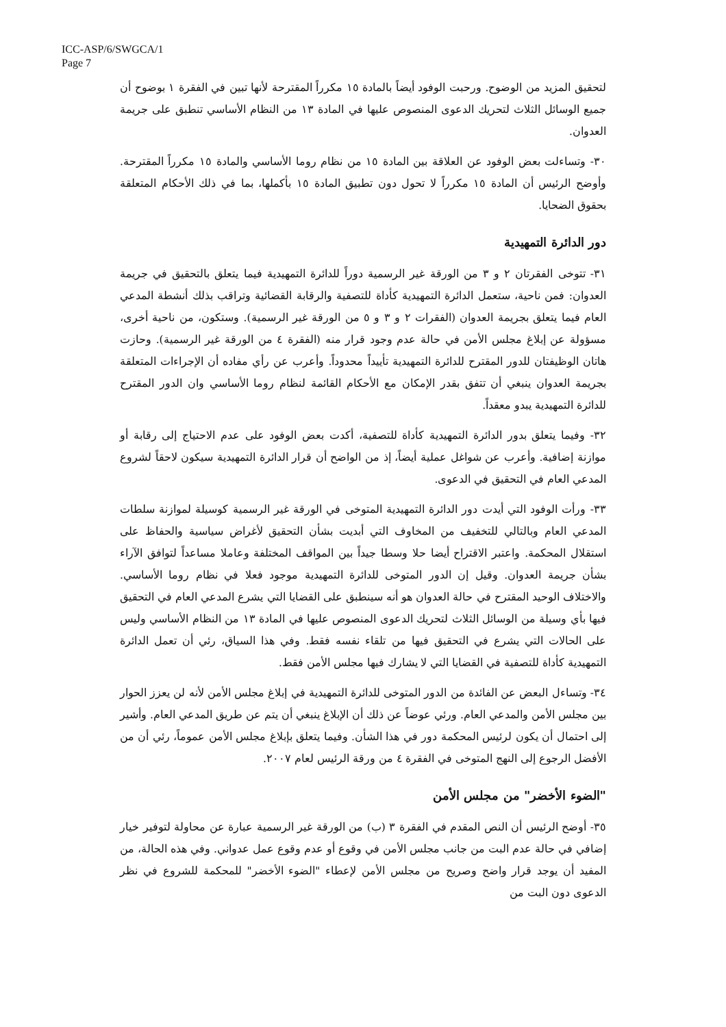ICC-ASP/6/SWGCA/1
Page 7
لتحقيق المزيد من الوضوح. ورحبت الوفود أيضاً بالمادة ١٥ مكرراً المقترحة لأنها تبين في الفقرة ١ بوضوح أن جميع الوسائل الثلاث لتحريك الدعوى المنصوص عليها في المادة ١٣ من النظام الأساسي تنطبق على جريمة العدوان.
٣٠- وتساءلت بعض الوفود عن العلاقة بين المادة ١٥ من نظام روما الأساسي والمادة ١٥ مكرراً المقترحة. وأوضح الرئيس أن المادة ١٥ مكرراً لا تحول دون تطبيق المادة ١٥ بأكملها، بما في ذلك الأحكام المتعلقة بحقوق الضحايا.
دور الدائرة التمهيدية
٣١- تتوخى الفقرتان ٢ و ٣ من الورقة غير الرسمية دوراً للدائرة التمهيدية فيما يتعلق بالتحقيق في جريمة العدوان: فمن ناحية، ستعمل الدائرة التمهيدية كأداة للتصفية والرقابة القضائية وتراقب بذلك أنشطة المدعي العام فيما يتعلق بجريمة العدوان (الفقرات ٢ و ٣ و ٥ من الورقة غير الرسمية). وستكون، من ناحية أخرى، مسؤولة عن إبلاغ مجلس الأمن في حالة عدم وجود قرار منه (الفقرة ٤ من الورقة غير الرسمية). وحازت هاتان الوظيفتان للدور المقترح للدائرة التمهيدية تأييداً محدوداً. وأعرب عن رأي مفاده أن الإجراءات المتعلقة بجريمة العدوان ينبغي أن تتفق بقدر الإمكان مع الأحكام القائمة لنظام روما الأساسي وان الدور المقترح للدائرة التمهيدية يبدو معقداً.
٣٢- وفيما يتعلق بدور الدائرة التمهيدية كأداة للتصفية، أكدت بعض الوفود على عدم الاحتياج إلى رقابة أو موازنة إضافية. وأعرب عن شواغل عملية أيضاً، إذ من الواضح أن قرار الدائرة التمهيدية سيكون لاحقاً لشروع المدعي العام في التحقيق في الدعوى.
٣٣- ورأت الوفود التي أيدت دور الدائرة التمهيدية المتوخى في الورقة غير الرسمية كوسيلة لموازنة سلطات المدعي العام وبالتالي للتخفيف من المخاوف التي أبديت بشأن التحقيق لأغراض سياسية والحفاظ على استقلال المحكمة. واعتبر الاقتراح أيضا حلا وسطا جيداً بين المواقف المختلفة وعاملا مساعداً لتوافق الآراء بشأن جريمة العدوان. وقيل إن الدور المتوخى للدائرة التمهيدية موجود فعلا في نظام روما الأساسي. والاختلاف الوحيد المقترح في حالة العدوان هو أنه سينطبق على القضايا التي يشرع المدعي العام في التحقيق فيها بأي وسيلة من الوسائل الثلاث لتحريك الدعوى المنصوص عليها في المادة ١٣ من النظام الأساسي وليس على الحالات التي يشرع في التحقيق فيها من تلقاء نفسه فقط. وفي هذا السياق، رئي أن تعمل الدائرة التمهيدية كأداة للتصفية في القضايا التي لا يشارك فيها مجلس الأمن فقط.
٣٤- وتساءل البعض عن الفائدة من الدور المتوخى للدائرة التمهيدية في إبلاغ مجلس الأمن لأنه لن يعزز الحوار بين مجلس الأمن والمدعي العام. ورئي عوضاً عن ذلك أن الإبلاغ ينبغي أن يتم عن طريق المدعي العام. وأشير إلى احتمال أن يكون لرئيس المحكمة دور في هذا الشأن. وفيما يتعلق بإبلاغ مجلس الأمن عموماً، رئي أن من الأفضل الرجوع إلى النهج المتوخى في الفقرة ٤ من ورقة الرئيس لعام ٢٠٠٧.
"الضوء الأخضر" من مجلس الأمن
٣٥- أوضح الرئيس أن النص المقدم في الفقرة ٣ (ب) من الورقة غير الرسمية عبارة عن محاولة لتوفير خيار إضافي في حالة عدم البت من جانب مجلس الأمن في وقوع أو عدم وقوع عمل عدواني. وفي هذه الحالة، من المفيد أن يوجد قرار واضح وصريح من مجلس الأمن لإعطاء "الضوء الأخضر" للمحكمة للشروع في نظر الدعوى دون البت من